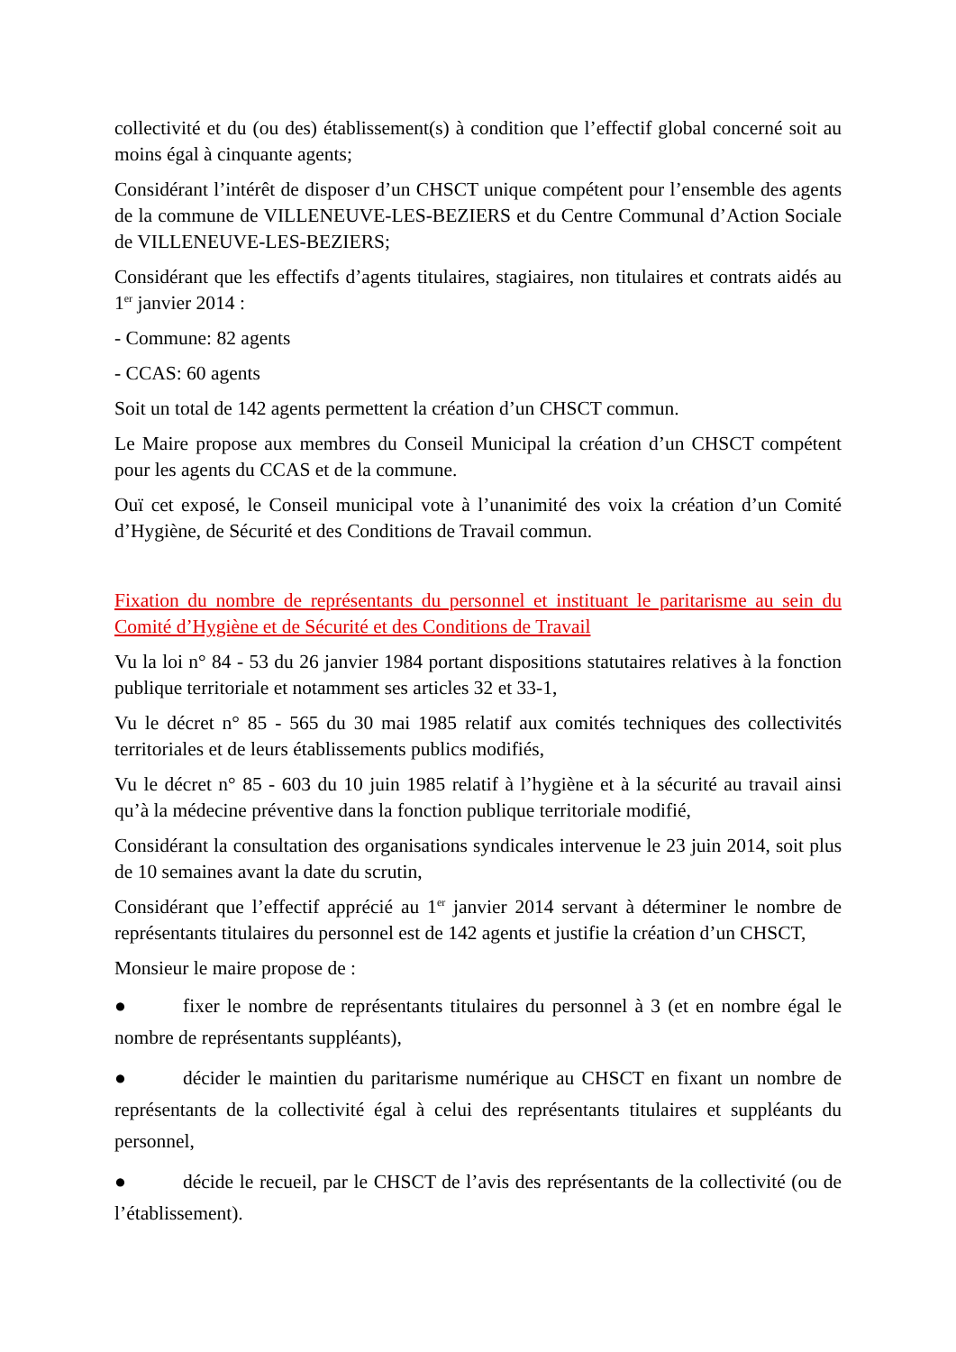collectivité et du (ou des) établissement(s) à condition que l’effectif global concerné soit au moins égal à cinquante agents;
Considérant l’intérêt de disposer d’un CHSCT unique compétent pour l’ensemble des agents de la commune de VILLENEUVE-LES-BEZIERS et du Centre Communal d’Action Sociale de VILLENEUVE-LES-BEZIERS;
Considérant que les effectifs d’agents titulaires, stagiaires, non titulaires et contrats aidés au 1<sup>er</sup> janvier 2014 :
- Commune: 82 agents
- CCAS: 60 agents
Soit un total de 142 agents permettent la création d’un CHSCT commun.
Le Maire propose aux membres du Conseil Municipal la création d’un CHSCT compétent pour les agents du CCAS et de la commune.
Ouï cet exposé, le Conseil municipal vote à l’unanimité des voix la création d’un Comité d’Hygiène, de Sécurité et des Conditions de Travail commun.
Fixation du nombre de représentants du personnel et instituant le paritarisme au sein du Comité d’Hygiène et de Sécurité et des Conditions de Travail
Vu la loi n° 84 - 53 du 26 janvier 1984 portant dispositions statutaires relatives à la fonction publique territoriale et notamment ses articles 32 et 33-1,
Vu le décret n° 85 - 565 du 30 mai 1985 relatif aux comités techniques des collectivités territoriales et de leurs établissements publics modifiés,
Vu le décret n° 85 - 603 du 10 juin 1985 relatif à l’hygiène et à la sécurité au travail ainsi qu’à la médecine préventive dans la fonction publique territoriale modifié,
Considérant la consultation des organisations syndicales intervenue le 23 juin 2014, soit plus de 10 semaines avant la date du scrutin,
Considérant que l’effectif apprécié au 1<sup>er</sup> janvier 2014 servant à déterminer le nombre de représentants titulaires du personnel est de 142 agents et justifie la création d’un CHSCT,
Monsieur le maire propose de :
● fixer le nombre de représentants titulaires du personnel à 3 (et en nombre égal le nombre de représentants suppléants),
● décider le maintien du paritarisme numérique au CHSCT en fixant un nombre de représentants de la collectivité égal à celui des représentants titulaires et suppléants du personnel,
● décide le recueil, par le CHSCT de l’avis des représentants de la collectivité (ou de l’établissement).